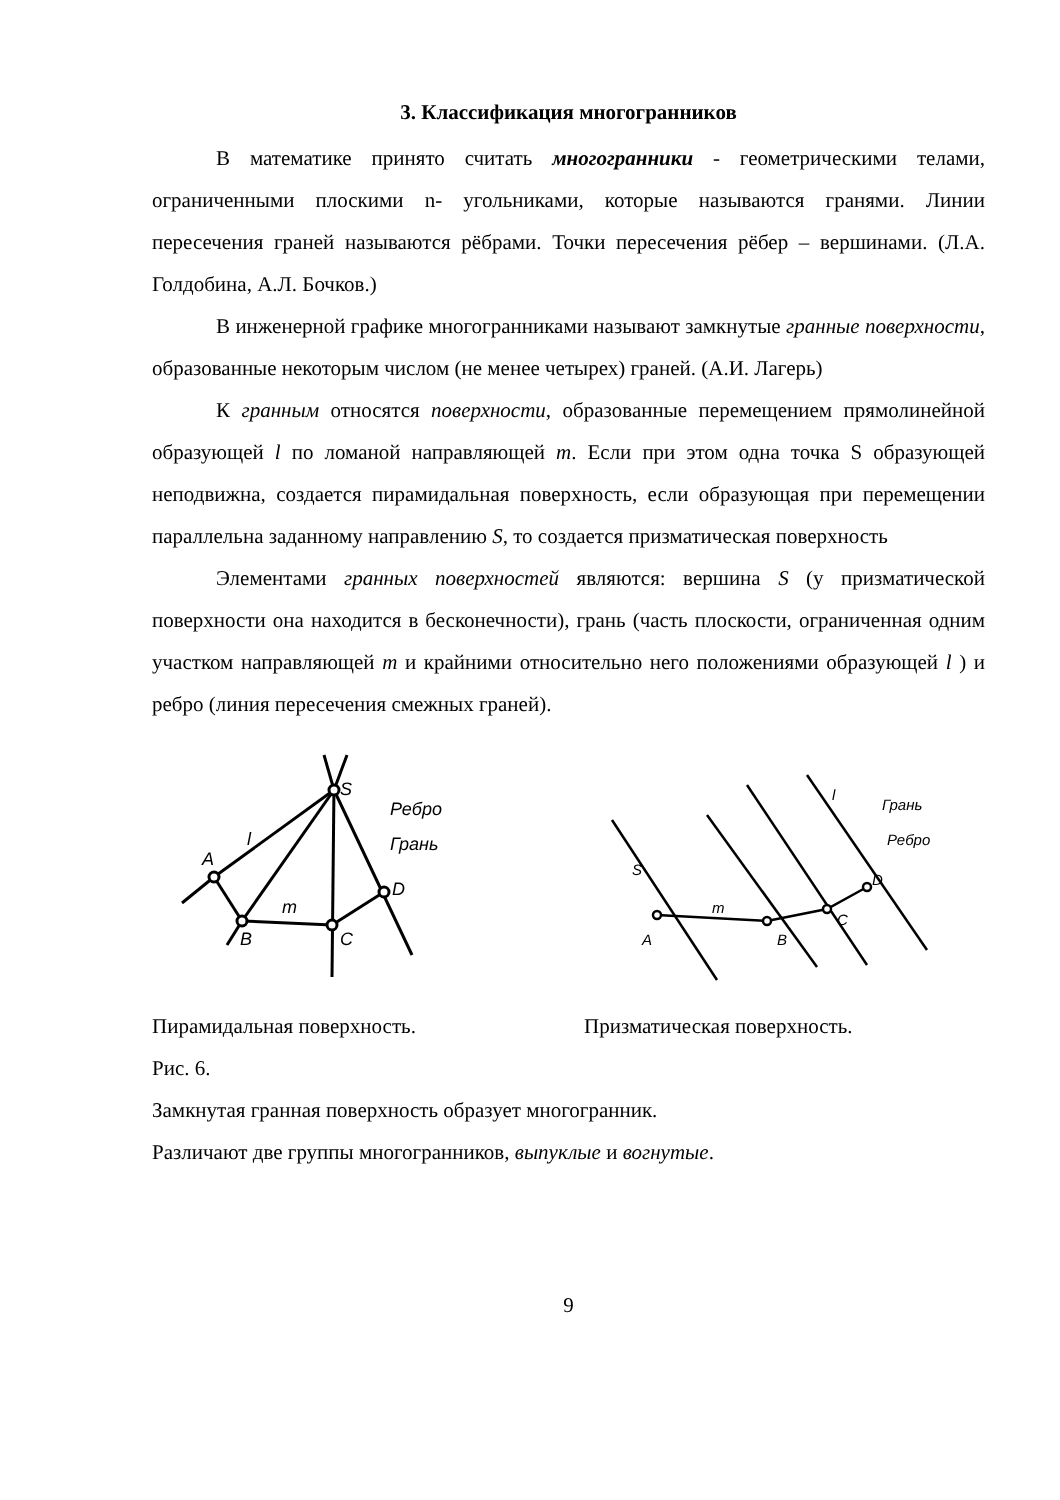3. Классификация многогранников
В математике принято считать многогранники - геометрическими телами, ограниченными плоскими n- угольниками, которые называются гранями. Линии пересечения граней называются рёбрами. Точки пересечения рёбер – вершинами. (Л.А. Голдобина, А.Л. Бочков.)
В инженерной графике многогранниками называют замкнутые гранные поверхности, образованные некоторым числом (не менее четырех) граней. (А.И. Лагерь)
К гранным относятся поверхности, образованные перемещением прямолинейной образующей l по ломаной направляющей m. Если при этом одна точка S образующей неподвижна, создается пирамидальная поверхность, если образующая при перемещении параллельна заданному направлению S, то создается призматическая поверхность
Элементами гранных поверхностей являются: вершина S (у призматической поверхности она находится в бесконечности), грань (часть плоскости, ограниченная одним участком направляющей m и крайними относительно него положениями образующей l ) и ребро (линия пересечения смежных граней).
A
B
C
D
S
l
m
Ребро
Грань
A
B
C
D
S
l
m
Грань
Ребро
Пирамидальная поверхность. Призматическая поверхность.
Рис. 6.
Замкнутая гранная поверхность образует многогранник.
Различают две группы многогранников, выпуклые и вогнутые.
9